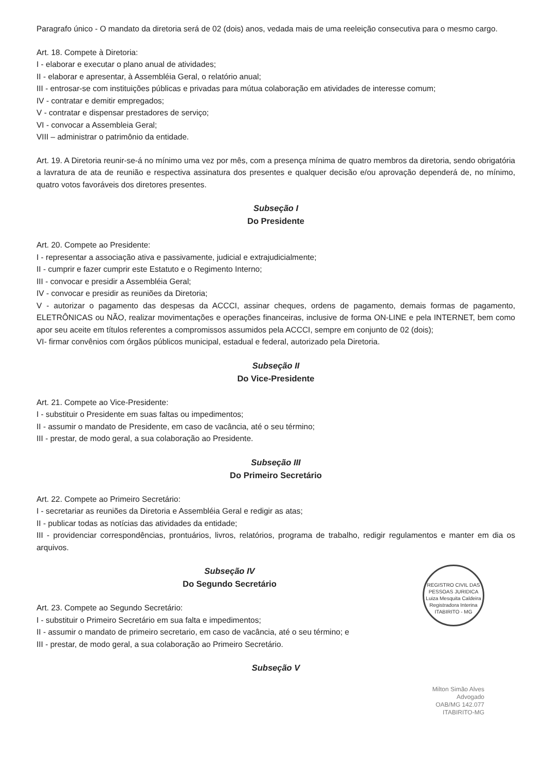Paragrafo único - O mandato da diretoria será de 02 (dois) anos, vedada mais de uma reeleição consecutiva para o mesmo cargo.
Art. 18. Compete à Diretoria:
I - elaborar e executar o plano anual de atividades;
II - elaborar e apresentar, à Assembléia Geral, o relatório anual;
III - entrosar-se com instituições públicas e privadas para mútua colaboração em atividades de interesse comum;
IV - contratar e demitir empregados;
V - contratar e dispensar prestadores de serviço;
VI - convocar a Assembleia Geral;
VIII – administrar o patrimônio da entidade.
Art. 19. A Diretoria reunir-se-á no mínimo uma vez por mês, com a presença mínima de quatro membros da diretoria, sendo obrigatória a lavratura de ata de reunião e respectiva assinatura dos presentes e qualquer decisão e/ou aprovação dependerá de, no mínimo, quatro votos favoráveis dos diretores presentes.
Subseção I
Do Presidente
Art. 20. Compete ao Presidente:
I - representar a associação ativa e passivamente, judicial e extrajudicialmente;
II - cumprir e fazer cumprir este Estatuto e o Regimento Interno;
III - convocar e presidir a Assembléia Geral;
IV - convocar e presidir as reuniões da Diretoria;
V - autorizar o pagamento das despesas da ACCCI, assinar cheques, ordens de pagamento, demais formas de pagamento, ELETRÔNICAS ou NÃO, realizar movimentações e operações financeiras, inclusive de forma ON-LINE e pela INTERNET, bem como apor seu aceite em títulos referentes a compromissos assumidos pela ACCCI, sempre em conjunto de 02 (dois);
VI- firmar convênios com órgãos públicos municipal, estadual e federal, autorizado pela Diretoria.
Subseção II
Do Vice-Presidente
Art. 21. Compete ao Vice-Presidente:
I - substituir o Presidente em suas faltas ou impedimentos;
II - assumir o mandato de Presidente, em caso de vacância, até o seu término;
III - prestar, de modo geral, a sua colaboração ao Presidente.
Subseção III
Do Primeiro Secretário
Art. 22. Compete ao Primeiro Secretário:
I - secretariar as reuniões da Diretoria e Assembléia Geral e redigir as atas;
II - publicar todas as notícias das atividades da entidade;
III - providenciar correspondências, prontuários, livros, relatórios, programa de trabalho, redigir regulamentos e manter em dia os arquivos.
REGISTRO CIVIL DAS PESSOAS JURIDICA
Luiza Mesquita Caldeira
Registradora Interina
ITABIRITO - MG
Subseção IV
Do Segundo Secretário
Art. 23. Compete ao Segundo Secretário:
I - substituir o Primeiro Secretário em sua falta e impedimentos;
II - assumir o mandato de primeiro secretario, em caso de vacância, até o seu término; e
III - prestar, de modo geral, a sua colaboração ao Primeiro Secretário.
Subseção V
Milton Simão Alves
Advogado
OAB/MG 142.077
ITABIRITO-MG